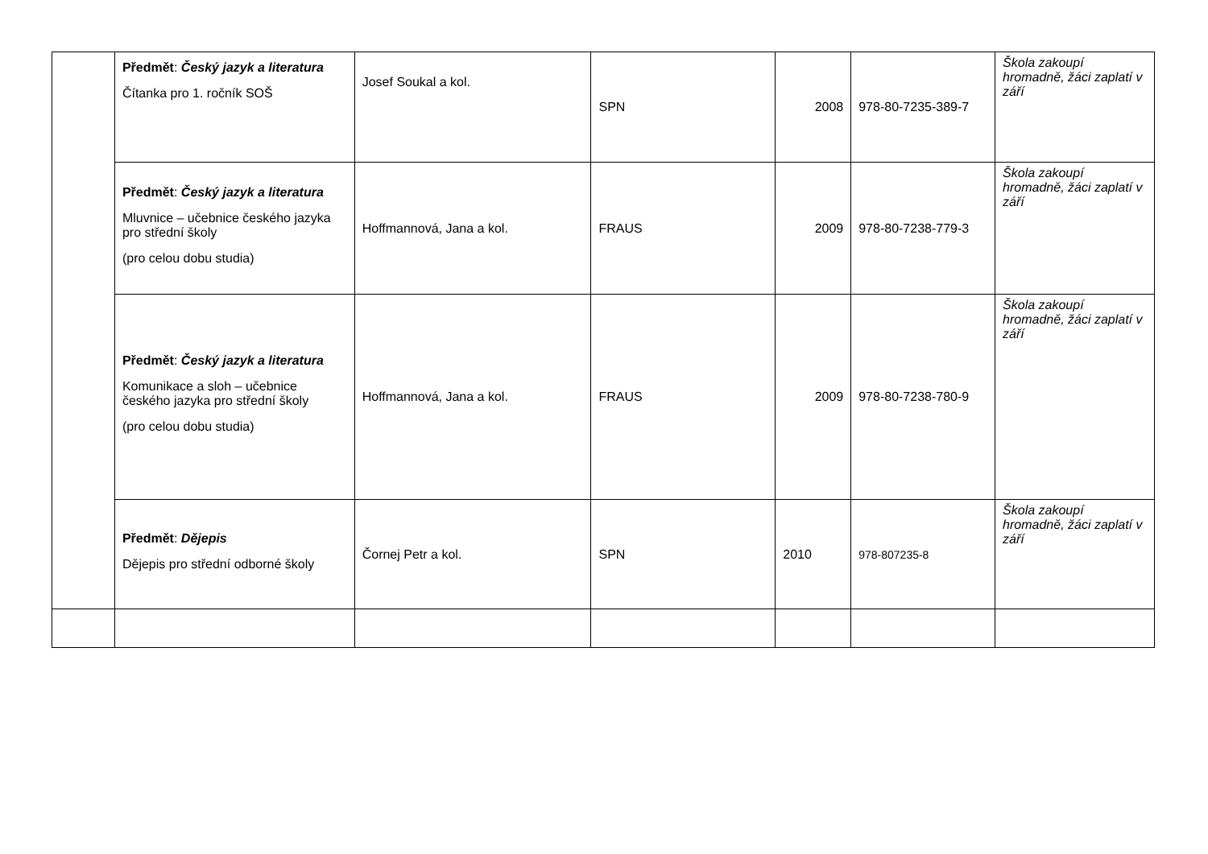| | Předmět : Český jazyk a literatura Čítanka pro 1. ročník SOŠ | Josef Soukal a kol. | SPN | 2008 | 978-80-7235-389-7 | Škola zakoupí hromadně, žáci zaplatí v září |
| | Předmět : Český jazyk a literatura Mluvnice – učebnice českého jazyka pro střední školy (pro celou dobu studia) | Hoffmannová, Jana a kol. | FRAUS | 2009 | 978-80-7238-779-3 | Škola zakoupí hromadně, žáci zaplatí v září |
| | Předmět : Český jazyk a literatura Komunikace a sloh – učebnice českého jazyka pro střední školy (pro celou dobu studia) | Hoffmannová, Jana a kol. | FRAUS | 2009 | 978-80-7238-780-9 | Škola zakoupí hromadně, žáci zaplatí v září |
| | Předmět : Dějepis Dějepis pro střední odborné školy | Čornej Petr a kol. | SPN | 2010 | 978-807235-8 | Škola zakoupí hromadně, žáci zaplatí v září |